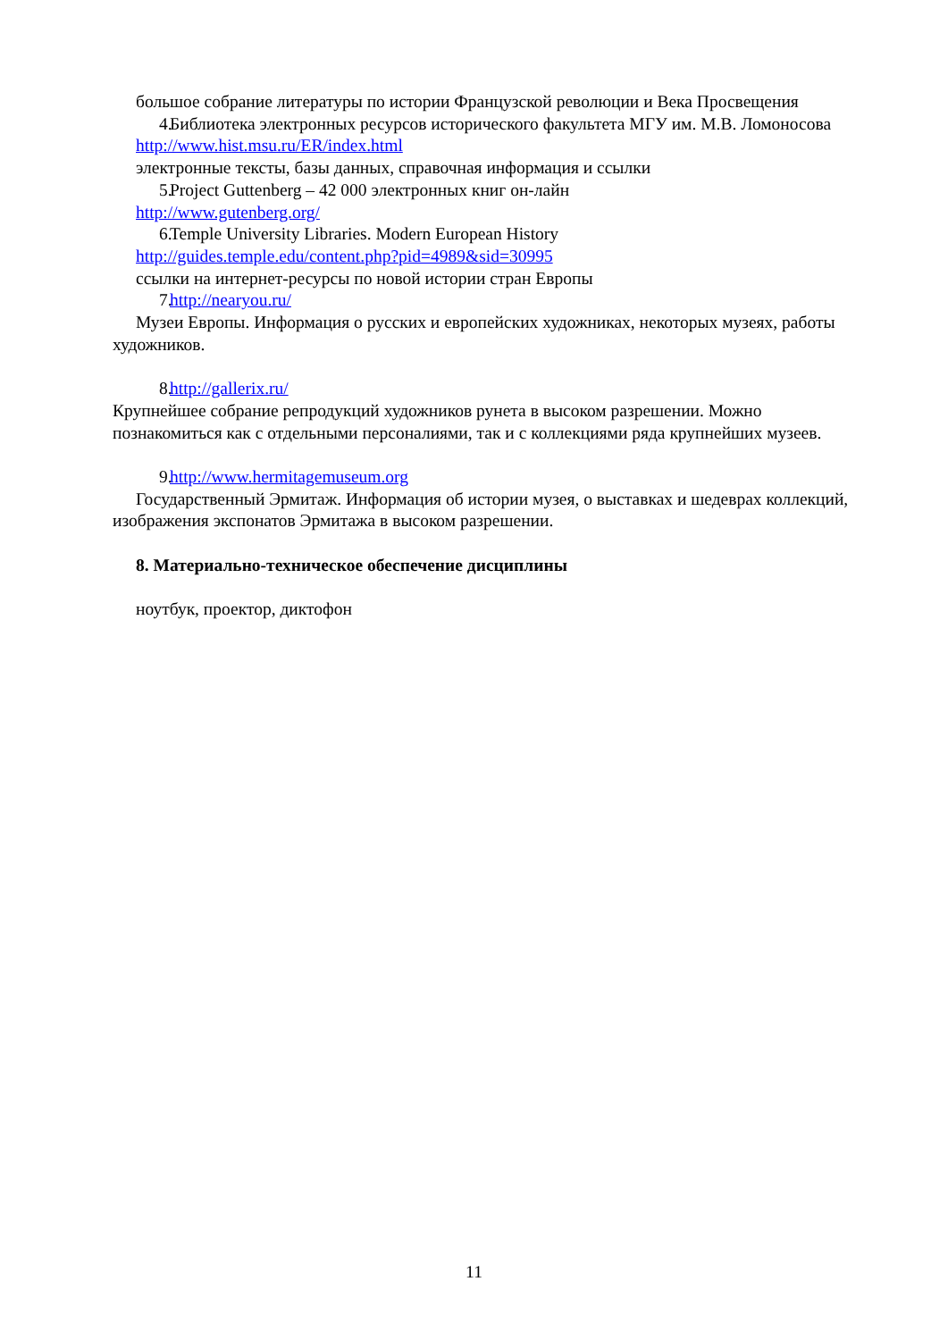большое собрание литературы по истории Французской революции и Века Просвещения
4. Библиотека электронных ресурсов исторического факультета МГУ им. М.В. Ломоносова
http://www.hist.msu.ru/ER/index.html
электронные тексты, базы данных, справочная информация и ссылки
5. Project Guttenberg – 42 000 электронных книг он-лайн
http://www.gutenberg.org/
6. Temple University Libraries. Modern European History
http://guides.temple.edu/content.php?pid=4989&sid=30995
ссылки на интернет-ресурсы по новой истории стран Европы
7. http://nearyou.ru/
Музеи Европы. Информация о русских и европейских художниках, некоторых музеях, работы художников.
8. http://gallerix.ru/
Крупнейшее собрание репродукций художников рунета в высоком разрешении. Можно познакомиться как с отдельными персоналиями, так и с коллекциями ряда крупнейших музеев.
9. http://www.hermitagemuseum.org
Государственный Эрмитаж. Информация об истории музея, о выставках и шедеврах коллекций, изображения экспонатов Эрмитажа в высоком разрешении.
8. Материально-техническое обеспечение дисциплины
ноутбук, проектор, диктофон
11